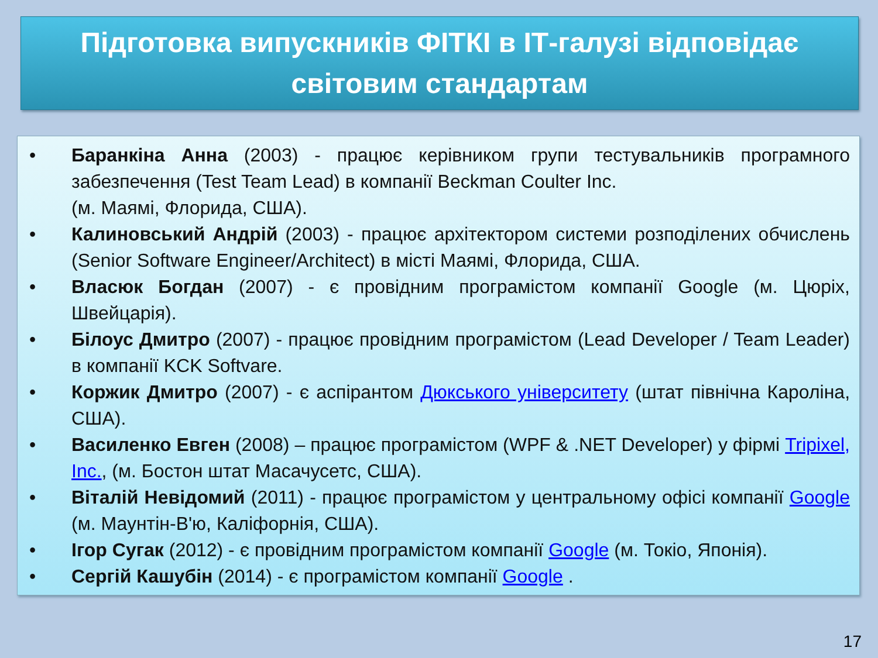Підготовка випускників ФІТКІ в ІТ-галузі відповідає
світовим стандартам
• Баранкіна Анна (2003) - працює керівником групи тестувальників програмного забезпечення (Test Team Lead) в компанії Beckman Coulter Inc.
(м. Маямі, Флорида, США).
• Калиновський Андрій (2003) - працює архітектором системи розподілених обчислень (Senior Software Engineer/Architect) в місті Маямі, Флорида, США.
• Власюк Богдан (2007) - є провідним програмістом компанії Google (м. Цюріх, Швейцарія).
• Білоус Дмитро (2007) - працює провідним програмістом (Lead Developer / Team Leader) в компанії KCK Softvare.
• Коржик Дмитро (2007) - є аспірантом Дюкського університету (штат північна Кароліна, США).
• Василенко Евген (2008) – працює програмістом (WPF & .NET Developer) у фірмі Tripixel, Inc., (м. Бостон штат Масачусетс, США).
• Віталій Невідомий (2011) - працює програмістом у центральному офісі компанії Google (м. Маунтін-В'ю, Каліфорнія, США).
• Ігор Сугак (2012) - є провідним програмістом компанії Google (м. Токіо, Японія).
• Сергій Кашубін (2014) - є програмістом компанії Google .
17